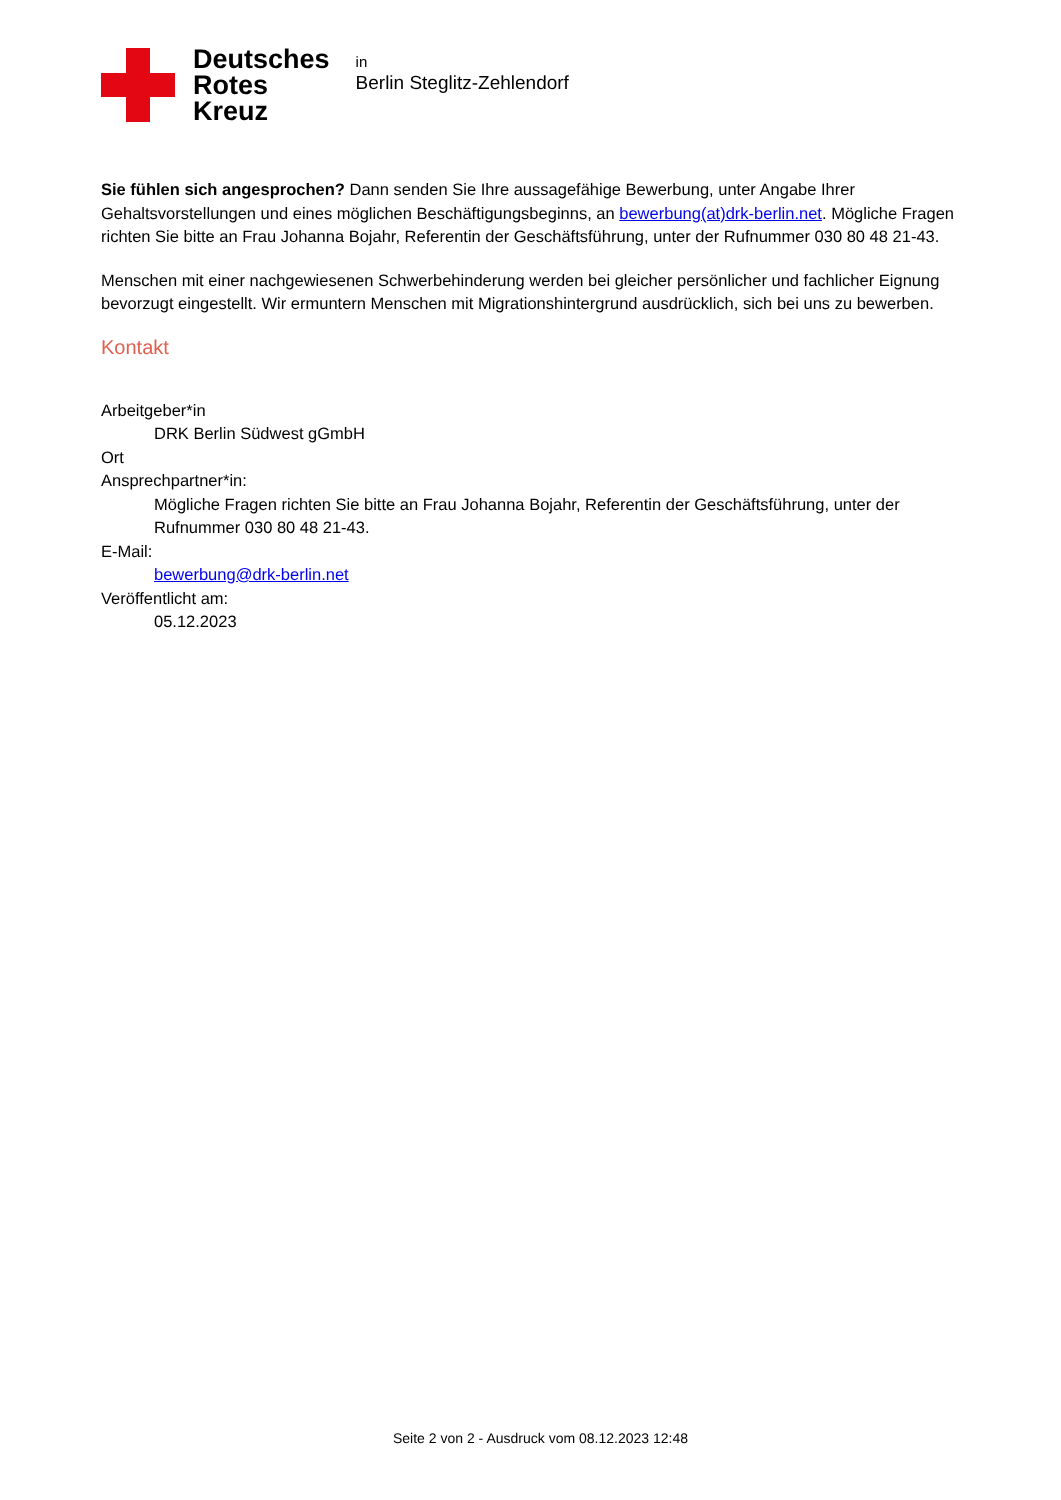Deutsches
Rotes
Kreuz
in
Berlin Steglitz-Zehlendorf
Sie fühlen sich angesprochen? Dann senden Sie Ihre aussagefähige Bewerbung, unter Angabe Ihrer Gehaltsvorstellungen und eines möglichen Beschäftigungsbeginns, an bewerbung(at)drk-berlin.net. Mögliche Fragen richten Sie bitte an Frau Johanna Bojahr, Referentin der Geschäftsführung, unter der Rufnummer 030 80 48 21-43.
Menschen mit einer nachgewiesenen Schwerbehinderung werden bei gleicher persönlicher und fachlicher Eignung bevorzugt eingestellt. Wir ermuntern Menschen mit Migrationshintergrund ausdrücklich, sich bei uns zu bewerben.
Kontakt
Arbeitgeber*in
DRK Berlin Südwest gGmbH
Ort
Ansprechpartner*in:
Mögliche Fragen richten Sie bitte an Frau Johanna Bojahr, Referentin der Geschäftsführung, unter der Rufnummer 030 80 48 21-43.
E-Mail:
bewerbung@drk-berlin.net
Veröffentlicht am:
05.12.2023
Seite 2 von 2 - Ausdruck vom 08.12.2023 12:48